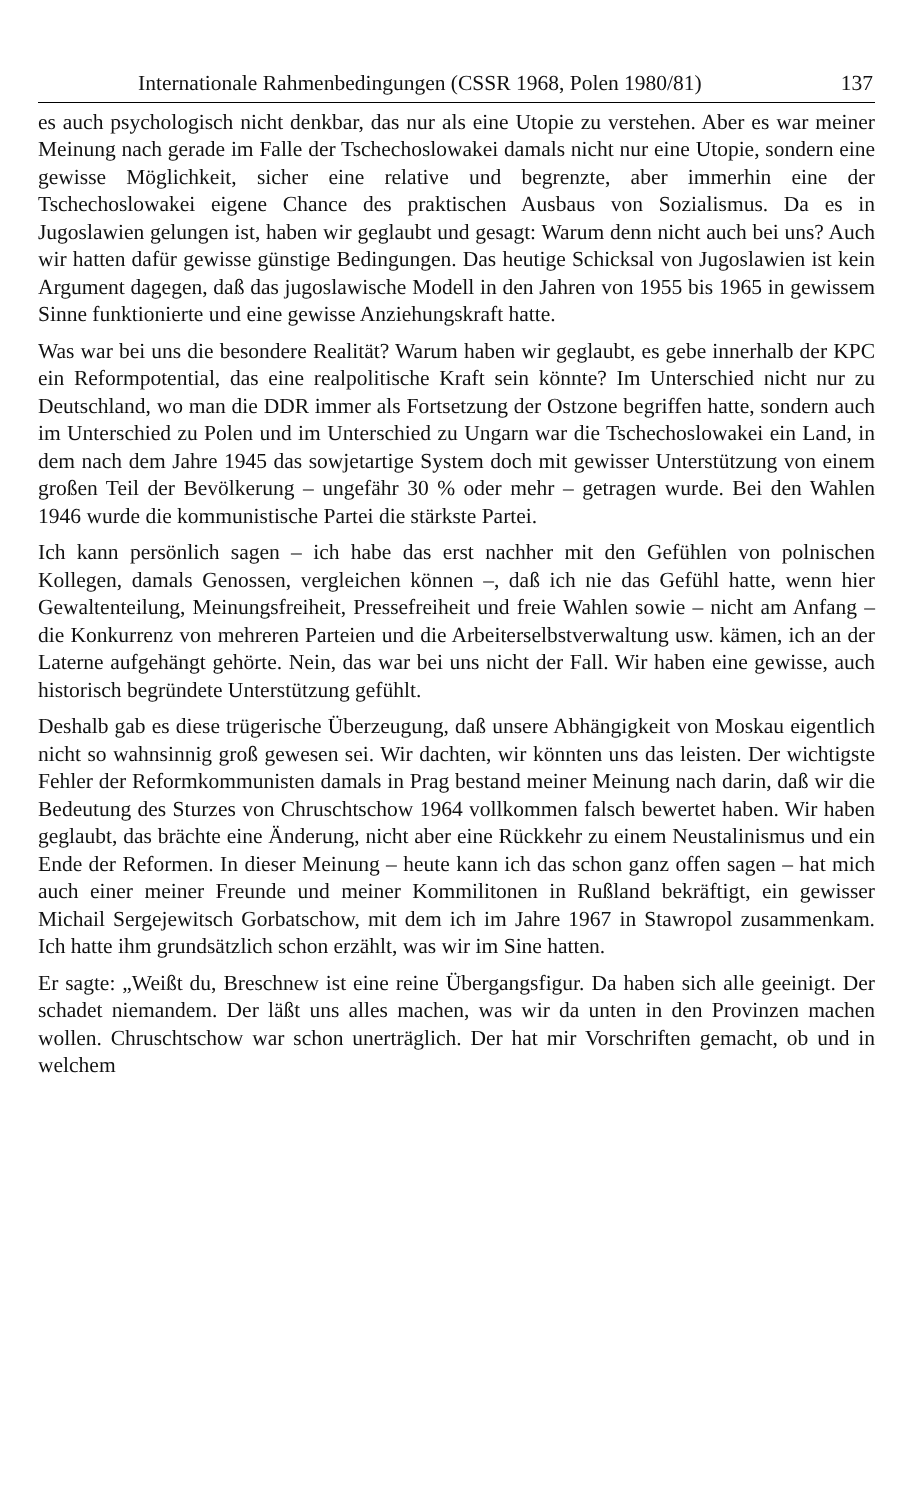Internationale Rahmenbedingungen (CSSR 1968, Polen 1980/81) 137
es auch psychologisch nicht denkbar, das nur als eine Utopie zu verstehen. Aber es war meiner Meinung nach gerade im Falle der Tschechoslowakei damals nicht nur eine Utopie, sondern eine gewisse Möglichkeit, sicher eine relative und begrenzte, aber immerhin eine der Tschechoslowakei eigene Chance des praktischen Ausbaus von Sozialismus. Da es in Jugoslawien gelungen ist, haben wir geglaubt und gesagt: Warum denn nicht auch bei uns? Auch wir hatten dafür gewisse günstige Bedingungen. Das heutige Schicksal von Jugoslawien ist kein Argument dagegen, daß das jugoslawische Modell in den Jahren von 1955 bis 1965 in gewissem Sinne funktionierte und eine gewisse Anziehungskraft hatte.
Was war bei uns die besondere Realität? Warum haben wir geglaubt, es gebe innerhalb der KPC ein Reformpotential, das eine realpolitische Kraft sein könnte? Im Unterschied nicht nur zu Deutschland, wo man die DDR immer als Fortsetzung der Ostzone begriffen hatte, sondern auch im Unterschied zu Polen und im Unterschied zu Ungarn war die Tschechoslowakei ein Land, in dem nach dem Jahre 1945 das sowjetartige System doch mit gewisser Unterstützung von einem großen Teil der Bevölkerung – ungefähr 30 % oder mehr – getragen wurde. Bei den Wahlen 1946 wurde die kommunistische Partei die stärkste Partei.
Ich kann persönlich sagen – ich habe das erst nachher mit den Gefühlen von polnischen Kollegen, damals Genossen, vergleichen können –, daß ich nie das Gefühl hatte, wenn hier Gewaltenteilung, Meinungsfreiheit, Pressefreiheit und freie Wahlen sowie – nicht am Anfang – die Konkurrenz von mehreren Parteien und die Arbeiterselbstverwaltung usw. kämen, ich an der Laterne aufgehängt gehörte. Nein, das war bei uns nicht der Fall. Wir haben eine gewisse, auch historisch begründete Unterstützung gefühlt.
Deshalb gab es diese trügerische Überzeugung, daß unsere Abhängigkeit von Moskau eigentlich nicht so wahnsinnig groß gewesen sei. Wir dachten, wir könnten uns das leisten. Der wichtigste Fehler der Reformkommunisten damals in Prag bestand meiner Meinung nach darin, daß wir die Bedeutung des Sturzes von Chruschtschow 1964 vollkommen falsch bewertet haben. Wir haben geglaubt, das brächte eine Änderung, nicht aber eine Rückkehr zu einem Neustalinismus und ein Ende der Reformen. In dieser Meinung – heute kann ich das schon ganz offen sagen – hat mich auch einer meiner Freunde und meiner Kommilitonen in Rußland bekräftigt, ein gewisser Michail Sergejewitsch Gorbatschow, mit dem ich im Jahre 1967 in Stawropol zusammenkam. Ich hatte ihm grundsätzlich schon erzählt, was wir im Sine hatten.
Er sagte: „Weißt du, Breschnew ist eine reine Übergangsfigur. Da haben sich alle geeinigt. Der schadet niemandem. Der läßt uns alles machen, was wir da unten in den Provinzen machen wollen. Chruschtschow war schon unerträglich. Der hat mir Vorschriften gemacht, ob und in welchem